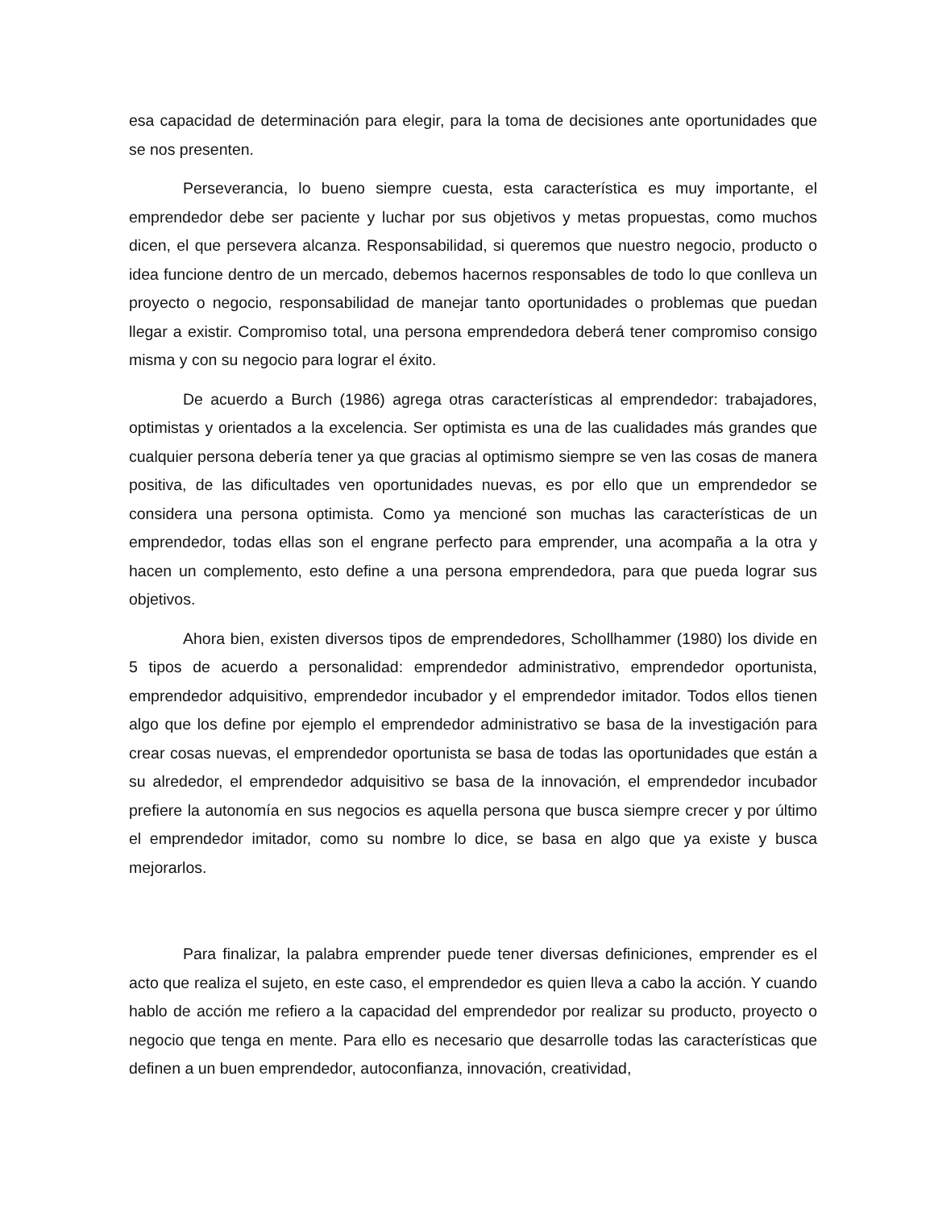esa capacidad de determinación para elegir, para la toma de decisiones ante oportunidades que se nos presenten.
Perseverancia, lo bueno siempre cuesta, esta característica es muy importante, el emprendedor debe ser paciente y luchar por sus objetivos y metas propuestas, como muchos dicen, el que persevera alcanza. Responsabilidad, si queremos que nuestro negocio, producto o idea funcione dentro de un mercado, debemos hacernos responsables de todo lo que conlleva un proyecto o negocio, responsabilidad de manejar tanto oportunidades o problemas que puedan llegar a existir. Compromiso total, una persona emprendedora deberá tener compromiso consigo misma y con su negocio para lograr el éxito.
De acuerdo a Burch (1986) agrega otras características al emprendedor: trabajadores, optimistas y orientados a la excelencia. Ser optimista es una de las cualidades más grandes que cualquier persona debería tener ya que gracias al optimismo siempre se ven las cosas de manera positiva, de las dificultades ven oportunidades nuevas, es por ello que un emprendedor se considera una persona optimista. Como ya mencioné son muchas las características de un emprendedor, todas ellas son el engrane perfecto para emprender, una acompaña a la otra y hacen un complemento, esto define a una persona emprendedora, para que pueda lograr sus objetivos.
Ahora bien, existen diversos tipos de emprendedores, Schollhammer (1980) los divide en 5 tipos de acuerdo a personalidad: emprendedor administrativo, emprendedor oportunista, emprendedor adquisitivo, emprendedor incubador y el emprendedor imitador. Todos ellos tienen algo que los define por ejemplo el emprendedor administrativo se basa de la investigación para crear cosas nuevas, el emprendedor oportunista se basa de todas las oportunidades que están a su alrededor, el emprendedor adquisitivo se basa de la innovación, el emprendedor incubador prefiere la autonomía en sus negocios es aquella persona que busca siempre crecer y por último el emprendedor imitador, como su nombre lo dice, se basa en algo que ya existe y busca mejorarlos.
Para finalizar, la palabra emprender puede tener diversas definiciones, emprender es el acto que realiza el sujeto, en este caso, el emprendedor es quien lleva a cabo la acción. Y cuando hablo de acción me refiero a la capacidad del emprendedor por realizar su producto, proyecto o negocio que tenga en mente. Para ello es necesario que desarrolle todas las características que definen a un buen emprendedor, autoconfianza, innovación, creatividad,